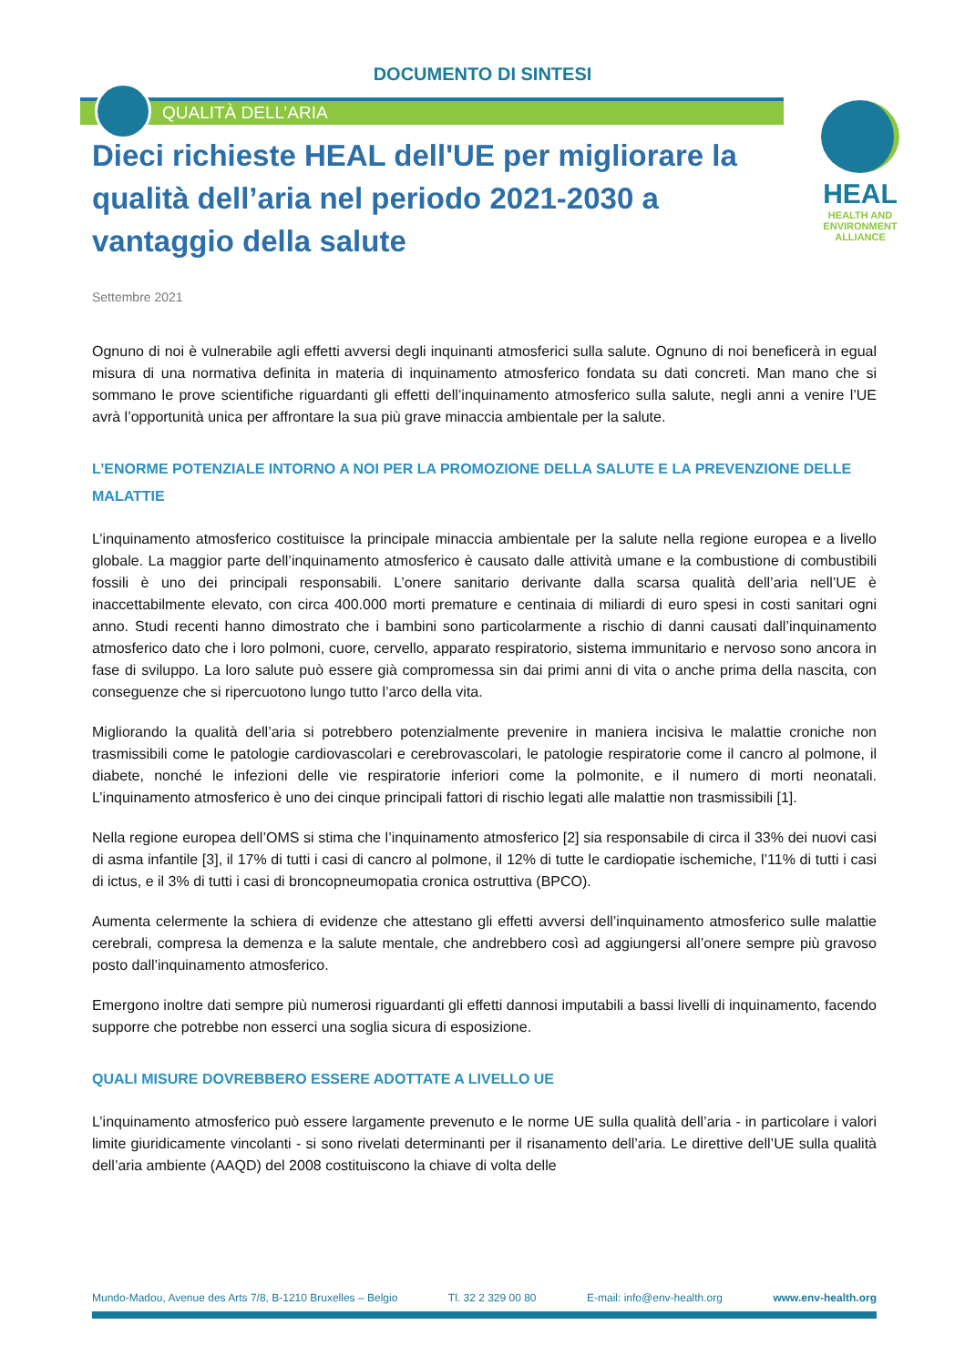DOCUMENTO DI SINTESI
QUALITÀ DELL’ARIA
HEAL
HEALTH AND
ENVIRONMENT
ALLIANCE
Dieci richieste HEAL dell'UE per migliorare la qualità dell’aria nel periodo 2021-2030 a vantaggio della salute
Settembre 2021
Ognuno di noi è vulnerabile agli effetti avversi degli inquinanti atmosferici sulla salute. Ognuno di noi beneficerà in egual misura di una normativa definita in materia di inquinamento atmosferico fondata su dati concreti. Man mano che si sommano le prove scientifiche riguardanti gli effetti dell’inquinamento atmosferico sulla salute, negli anni a venire l’UE avrà l’opportunità unica per affrontare la sua più grave minaccia ambientale per la salute.
L’ENORME POTENZIALE INTORNO A NOI PER LA PROMOZIONE DELLA SALUTE E LA PREVENZIONE DELLE MALATTIE
L’inquinamento atmosferico costituisce la principale minaccia ambientale per la salute nella regione europea e a livello globale. La maggior parte dell’inquinamento atmosferico è causato dalle attività umane e la combustione di combustibili fossili è uno dei principali responsabili. L’onere sanitario derivante dalla scarsa qualità dell’aria nell’UE è inaccettabilmente elevato, con circa 400.000 morti premature e centinaia di miliardi di euro spesi in costi sanitari ogni anno. Studi recenti hanno dimostrato che i bambini sono particolarmente a rischio di danni causati dall’inquinamento atmosferico dato che i loro polmoni, cuore, cervello, apparato respiratorio, sistema immunitario e nervoso sono ancora in fase di sviluppo. La loro salute può essere già compromessa sin dai primi anni di vita o anche prima della nascita, con conseguenze che si ripercuotono lungo tutto l’arco della vita.
Migliorando la qualità dell’aria si potrebbero potenzialmente prevenire in maniera incisiva le malattie croniche non trasmissibili come le patologie cardiovascolari e cerebrovascolari, le patologie respiratorie come il cancro al polmone, il diabete, nonché le infezioni delle vie respiratorie inferiori come la polmonite, e il numero di morti neonatali. L’inquinamento atmosferico è uno dei cinque principali fattori di rischio legati alle malattie non trasmissibili [1].
Nella regione europea dell’OMS si stima che l’inquinamento atmosferico [2] sia responsabile di circa il 33% dei nuovi casi di asma infantile [3], il 17% di tutti i casi di cancro al polmone, il 12% di tutte le cardiopatie ischemiche, l’11% di tutti i casi di ictus, e il 3% di tutti i casi di broncopneumopatia cronica ostruttiva (BPCO).
Aumenta celermente la schiera di evidenze che attestano gli effetti avversi dell’inquinamento atmosferico sulle malattie cerebrali, compresa la demenza e la salute mentale, che andrebbero così ad aggiungersi all’onere sempre più gravoso posto dall’inquinamento atmosferico.
Emergono inoltre dati sempre più numerosi riguardanti gli effetti dannosi imputabili a bassi livelli di inquinamento, facendo supporre che potrebbe non esserci una soglia sicura di esposizione.
QUALI MISURE DOVREBBERO ESSERE ADOTTATE A LIVELLO UE
L’inquinamento atmosferico può essere largamente prevenuto e le norme UE sulla qualità dell’aria - in particolare i valori limite giuridicamente vincolanti - si sono rivelati determinanti per il risanamento dell’aria. Le direttive dell’UE sulla qualità dell’aria ambiente (AAQD) del 2008 costituiscono la chiave di volta delle
Mundo-Madou, Avenue des Arts 7/8, B-1210 Bruxelles – Belgio Tl. 32 2 329 00 80 E-mail: info@env-health.org www.env-health.org